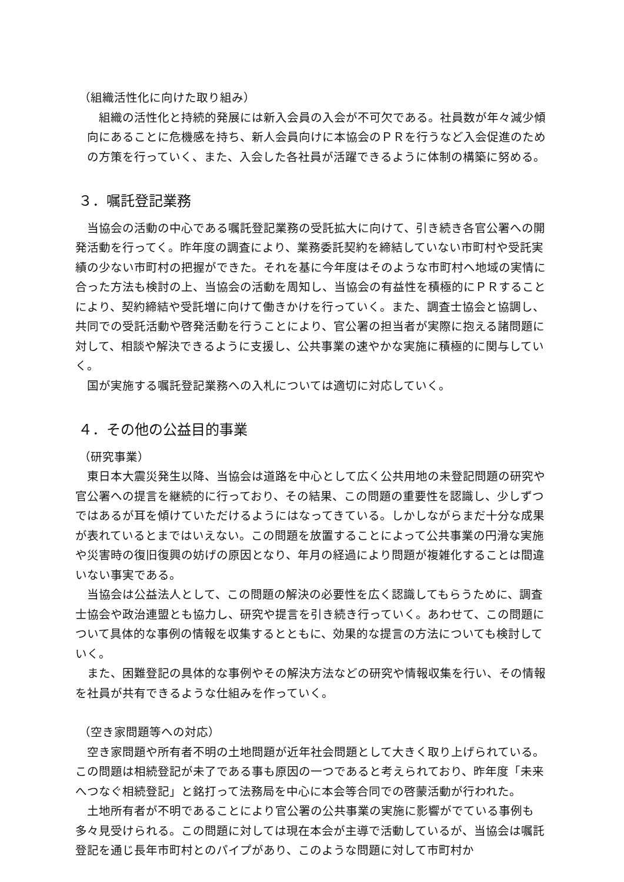（組織活性化に向けた取り組み）
組織の活性化と持続的発展には新入会員の入会が不可欠である。社員数が年々減少傾向にあることに危機感を持ち、新人会員向けに本協会のＰＲを行うなど入会促進のための方策を行っていく、また、入会した各社員が活躍できるように体制の構築に努める。
３．嘱託登記業務
当協会の活動の中心である嘱託登記業務の受託拡大に向けて、引き続き各官公署への開発活動を行ってく。昨年度の調査により、業務委託契約を締結していない市町村や受託実績の少ない市町村の把握ができた。それを基に今年度はそのような市町村へ地域の実情に合った方法も検討の上、当協会の活動を周知し、当協会の有益性を積極的にＰＲすることにより、契約締結や受託増に向けて働きかけを行っていく。また、調査士協会と協調し、共同での受託活動や啓発活動を行うことにより、官公署の担当者が実際に抱える諸問題に対して、相談や解決できるように支援し、公共事業の速やかな実施に積極的に関与していく。
国が実施する嘱託登記業務への入札については適切に対応していく。
４．その他の公益目的事業
（研究事業）
東日本大震災発生以降、当協会は道路を中心として広く公共用地の未登記問題の研究や官公署への提言を継続的に行っており、その結果、この問題の重要性を認識し、少しずつではあるが耳を傾けていただけるようにはなってきている。しかしながらまだ十分な成果が表れているとまではいえない。この問題を放置することによって公共事業の円滑な実施や災害時の復旧復興の妨げの原因となり、年月の経過により問題が複雑化することは間違いない事実である。
当協会は公益法人として、この問題の解決の必要性を広く認識してもらうために、調査士協会や政治連盟とも協力し、研究や提言を引き続き行っていく。あわせて、この問題について具体的な事例の情報を収集するとともに、効果的な提言の方法についても検討していく。
また、困難登記の具体的な事例やその解決方法などの研究や情報収集を行い、その情報を社員が共有できるような仕組みを作っていく。
（空き家問題等への対応）
空き家問題や所有者不明の土地問題が近年社会問題として大きく取り上げられている。この問題は相続登記が未了である事も原因の一つであると考えられており、昨年度「未来へつなぐ相続登記」と銘打って法務局を中心に本会等合同での啓蒙活動が行われた。
土地所有者が不明であることにより官公署の公共事業の実施に影響がでている事例も多々見受けられる。この問題に対しては現在本会が主導で活動しているが、当協会は嘱託登記を通じ長年市町村とのパイプがあり、このような問題に対して市町村か